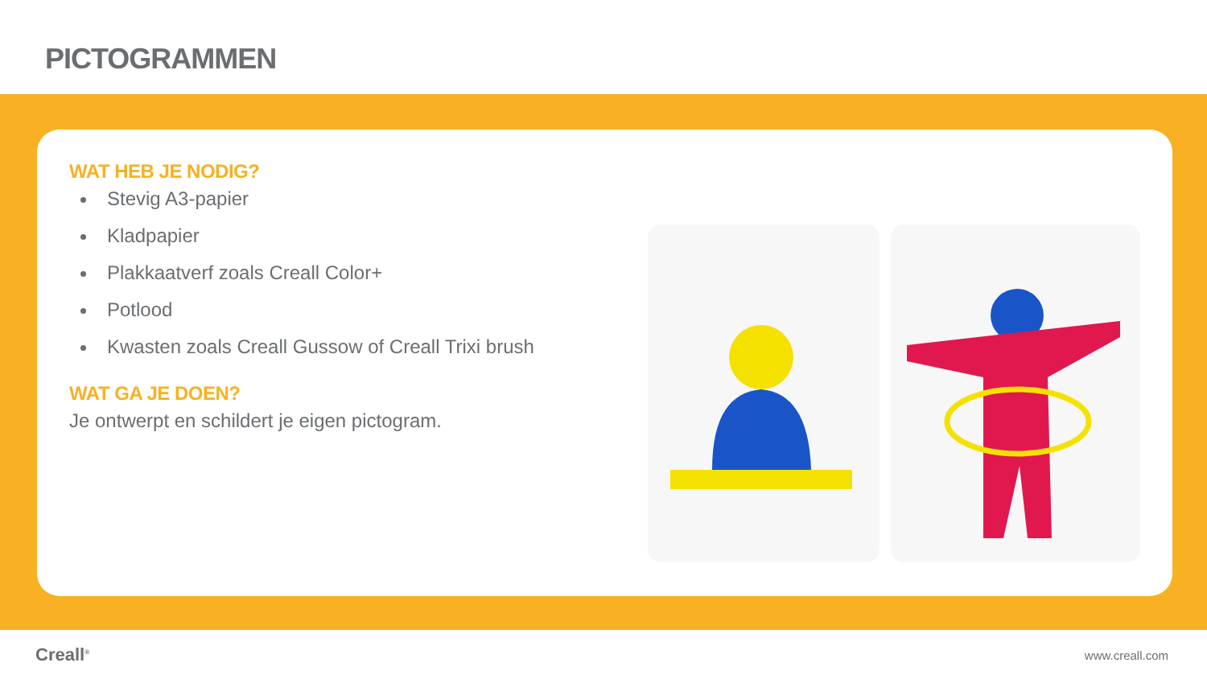PICTOGRAMMEN
WAT HEB JE NODIG?
Stevig A3-papier
Kladpapier
Plakkaatverf zoals Creall Color+
Potlood
Kwasten zoals Creall Gussow of Creall Trixi brush
WAT GA JE DOEN?
Je ontwerpt en schildert je eigen pictogram.
Creall<sup>®</sup> www.creall.com